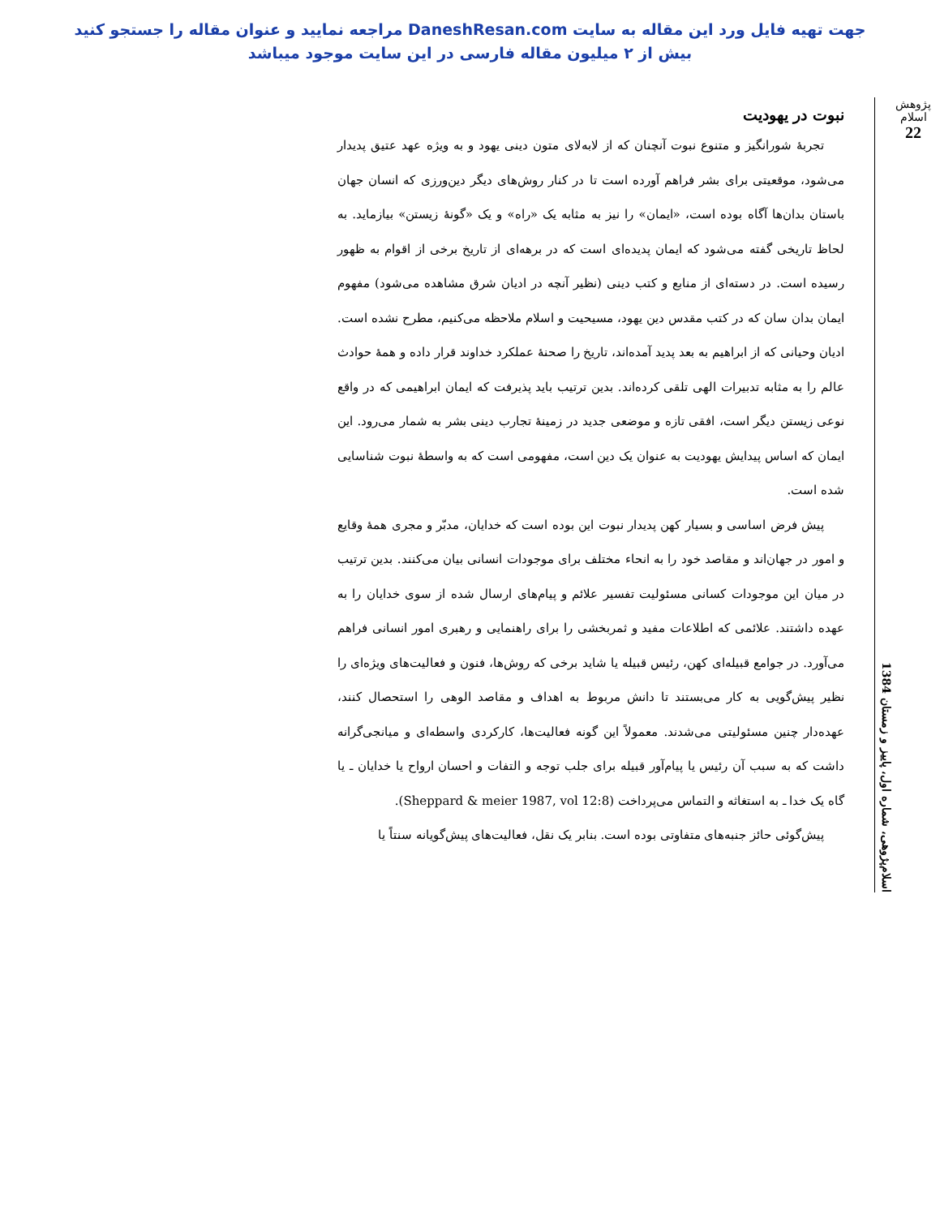جهت تهیه فایل ورد این مقاله به سایت DaneshResan.com مراجعه نمایید و عنوان مقاله را جستجو کنید
بیش از ۲ میلیون مقاله فارسی در این سایت موجود میباشد
پژوهش اسلام
22
اسلام‌پژوهی، شماره اول، پاییز و زمستان 1384
نبوت در یهودیت
تجربهٔ شورانگیز و متنوع نبوت آنچنان که از لابه‌لای متون دینی یهود و به ویژه عهد عتیق پدیدار می‌شود، موقعیتی برای بشر فراهم آورده است تا در کنار روش‌های دیگر دین‌ورزی که انسان جهان باستان بدان‌ها آگاه بوده است، «ایمان» را نیز به مثابه یک «راه» و یک «گونهٔ زیستن» بیازماید. به لحاظ تاریخی گفته می‌شود که ایمان پدیده‌ای است که در برهه‌ای از تاریخ برخی از اقوام به ظهور رسیده است. در دسته‌ای از منابع و کتب دینی (نظیر آنچه در ادیان شرق مشاهده می‌شود) مفهوم ایمان بدان سان که در کتب مقدس دین یهود، مسیحیت و اسلام ملاحظه می‌کنیم، مطرح نشده است. ادیان وحیانی که از ابراهیم به بعد پدید آمده‌اند، تاریخ را صحنهٔ عملکرد خداوند قرار داده و همهٔ حوادث عالم را به مثابه تدبیرات الهی تلقی کرده‌اند. بدین ترتیب باید پذیرفت که ایمان ابراهیمی که در واقع نوعی زیستن دیگر است، افقی تازه و موضعی جدید در زمینهٔ تجارب دینی بشر به شمار می‌رود. این ایمان که اساس پیدایش یهودیت به عنوان یک دین است، مفهومی است که به واسطهٔ نبوت شناسایی شده است.
پیش فرض اساسی و بسیار کهن پدیدار نبوت این بوده است که خدایان، مدبّر و مجری همهٔ وقایع و امور در جهان‌اند و مقاصد خود را به انحاء مختلف برای موجودات انسانی بیان می‌کنند. بدین ترتیب در میان این موجودات کسانی مسئولیت تفسیر علائم و پیام‌های ارسال شده از سوی خدایان را به عهده داشتند. علائمی که اطلاعات مفید و ثمربخشی را برای راهنمایی و رهبری امور انسانی فراهم می‌آورد. در جوامع قبیله‌ای کهن، رئیس قبیله یا شاید برخی که روش‌ها، فنون و فعالیت‌های ویژه‌ای را نظیر پیش‌گویی به کار می‌بستند تا دانش مربوط به اهداف و مقاصد الوهی را استحصال کنند، عهده‌دار چنین مسئولیتی می‌شدند. معمولاً این گونه فعالیت‌ها، کارکردی واسطه‌ای و میانجی‌گرانه داشت که به سبب آن رئیس یا پیام‌آور قبیله برای جلب توجه و التفات و احسان ارواح یا خدایان ـ یا گاه یک خدا ـ به استغاثه و التماس می‌پرداخت (Sheppard & meier 1987, vol 12:8).
پیش‌گوئی حائز جنبه‌های متفاوتی بوده است. بنابر یک نقل، فعالیت‌های پیش‌گویانه سنتاً یا